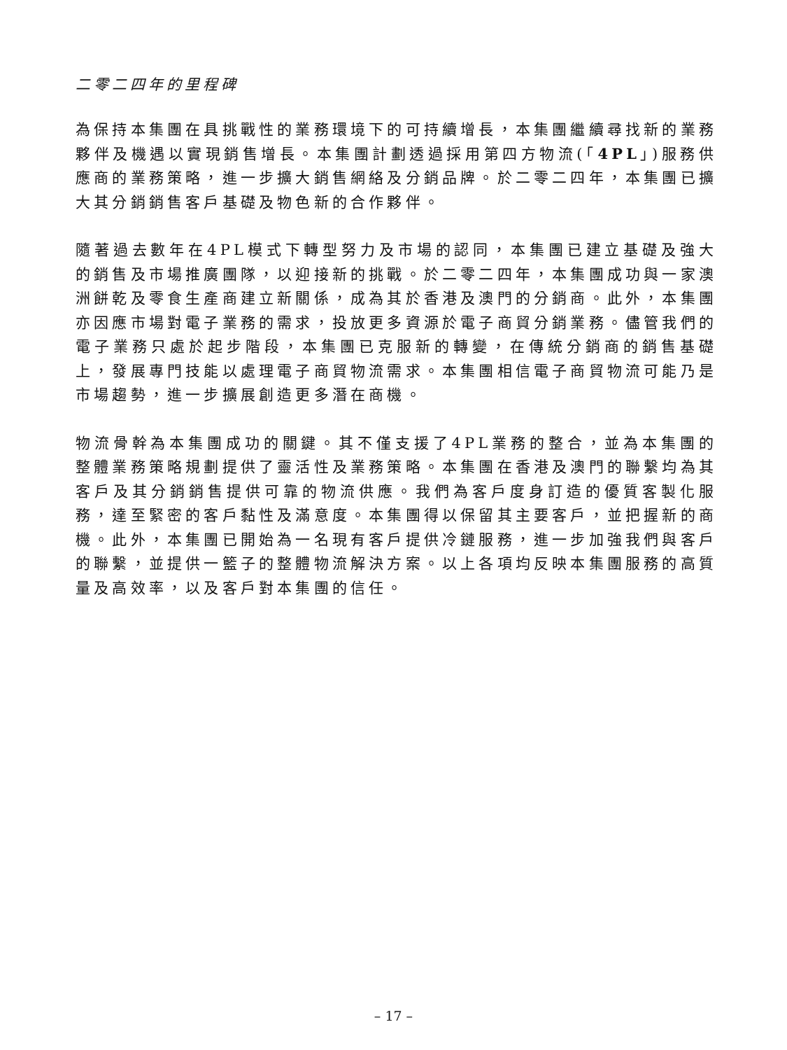二零二四年的里程碑
為保持本集團在具挑戰性的業務環境下的可持續增長，本集團繼續尋找新的業務夥伴及機遇以實現銷售增長。本集團計劃透過採用第四方物流(「4PL」)服務供應商的業務策略，進一步擴大銷售網絡及分銷品牌。於二零二四年，本集團已擴大其分銷銷售客戶基礎及物色新的合作夥伴。
隨著過去數年在4PL模式下轉型努力及市場的認同，本集團已建立基礎及強大的銷售及市場推廣團隊，以迎接新的挑戰。於二零二四年，本集團成功與一家澳洲餅乾及零食生產商建立新關係，成為其於香港及澳門的分銷商。此外，本集團亦因應市場對電子業務的需求，投放更多資源於電子商貿分銷業務。儘管我們的電子業務只處於起步階段，本集團已克服新的轉變，在傳統分銷商的銷售基礎上，發展專門技能以處理電子商貿物流需求。本集團相信電子商貿物流可能乃是市場趨勢，進一步擴展創造更多潛在商機。
物流骨幹為本集團成功的關鍵。其不僅支援了4PL業務的整合，並為本集團的整體業務策略規劃提供了靈活性及業務策略。本集團在香港及澳門的聯繫均為其客戶及其分銷銷售提供可靠的物流供應。我們為客戶度身訂造的優質客製化服務，達至緊密的客戶黏性及滿意度。本集團得以保留其主要客戶，並把握新的商機。此外，本集團已開始為一名現有客戶提供冷鏈服務，進一步加強我們與客戶的聯繫，並提供一籃子的整體物流解決方案。以上各項均反映本集團服務的高質量及高效率，以及客戶對本集團的信任。
– 17 –